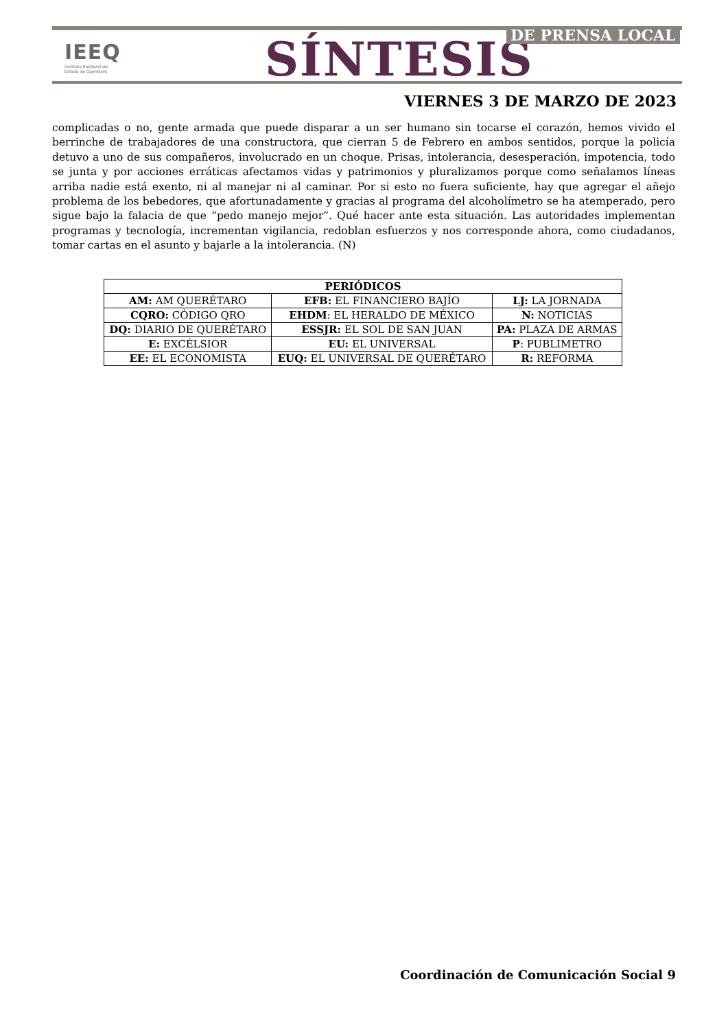IEEQ
Instituto Electoral del
Estado de Querétaro
SÍNTESIS DE PRENSA LOCAL
VIERNES 3 DE MARZO DE 2023
complicadas o no, gente armada que puede disparar a un ser humano sin tocarse el corazón, hemos vivido el berrinche de trabajadores de una constructora, que cierran 5 de Febrero en ambos sentidos, porque la policía detuvo a uno de sus compañeros, involucrado en un choque. Prisas, intolerancia, desesperación, impotencia, todo se junta y por acciones erráticas afectamos vidas y patrimonios y pluralizamos porque como señalamos líneas arriba nadie está exento, ni al manejar ni al caminar. Por si esto no fuera suficiente, hay que agregar el añejo problema de los bebedores, que afortunadamente y gracias al programa del alcoholímetro se ha atemperado, pero sigue bajo la falacia de que “pedo manejo mejor”. Qué hacer ante esta situación. Las autoridades implementan programas y tecnología, incrementan vigilancia, redoblan esfuerzos y nos corresponde ahora, como ciudadanos, tomar cartas en el asunto y bajarle a la intolerancia. (N)
| PERIÓDICOS | | |
| --- | --- | --- |
| AM: AM QUERÉTARO | EFB: EL FINANCIERO BAJÍO | LJ: LA JORNADA |
| CQRO: CÓDIGO QRO | EHDM : EL HERALDO DE MÉXICO | N: NOTICIAS |
| DQ: DIARIO DE QUERÉTARO | ESSJR: EL SOL DE SAN JUAN | PA: PLAZA DE ARMAS |
| E: EXCÉLSIOR | EU: EL UNIVERSAL | P : PUBLIMETRO |
| EE: EL ECONOMISTA | EUQ: EL UNIVERSAL DE QUERÉTARO | R: REFORMA |
Coordinación de Comunicación Social 9